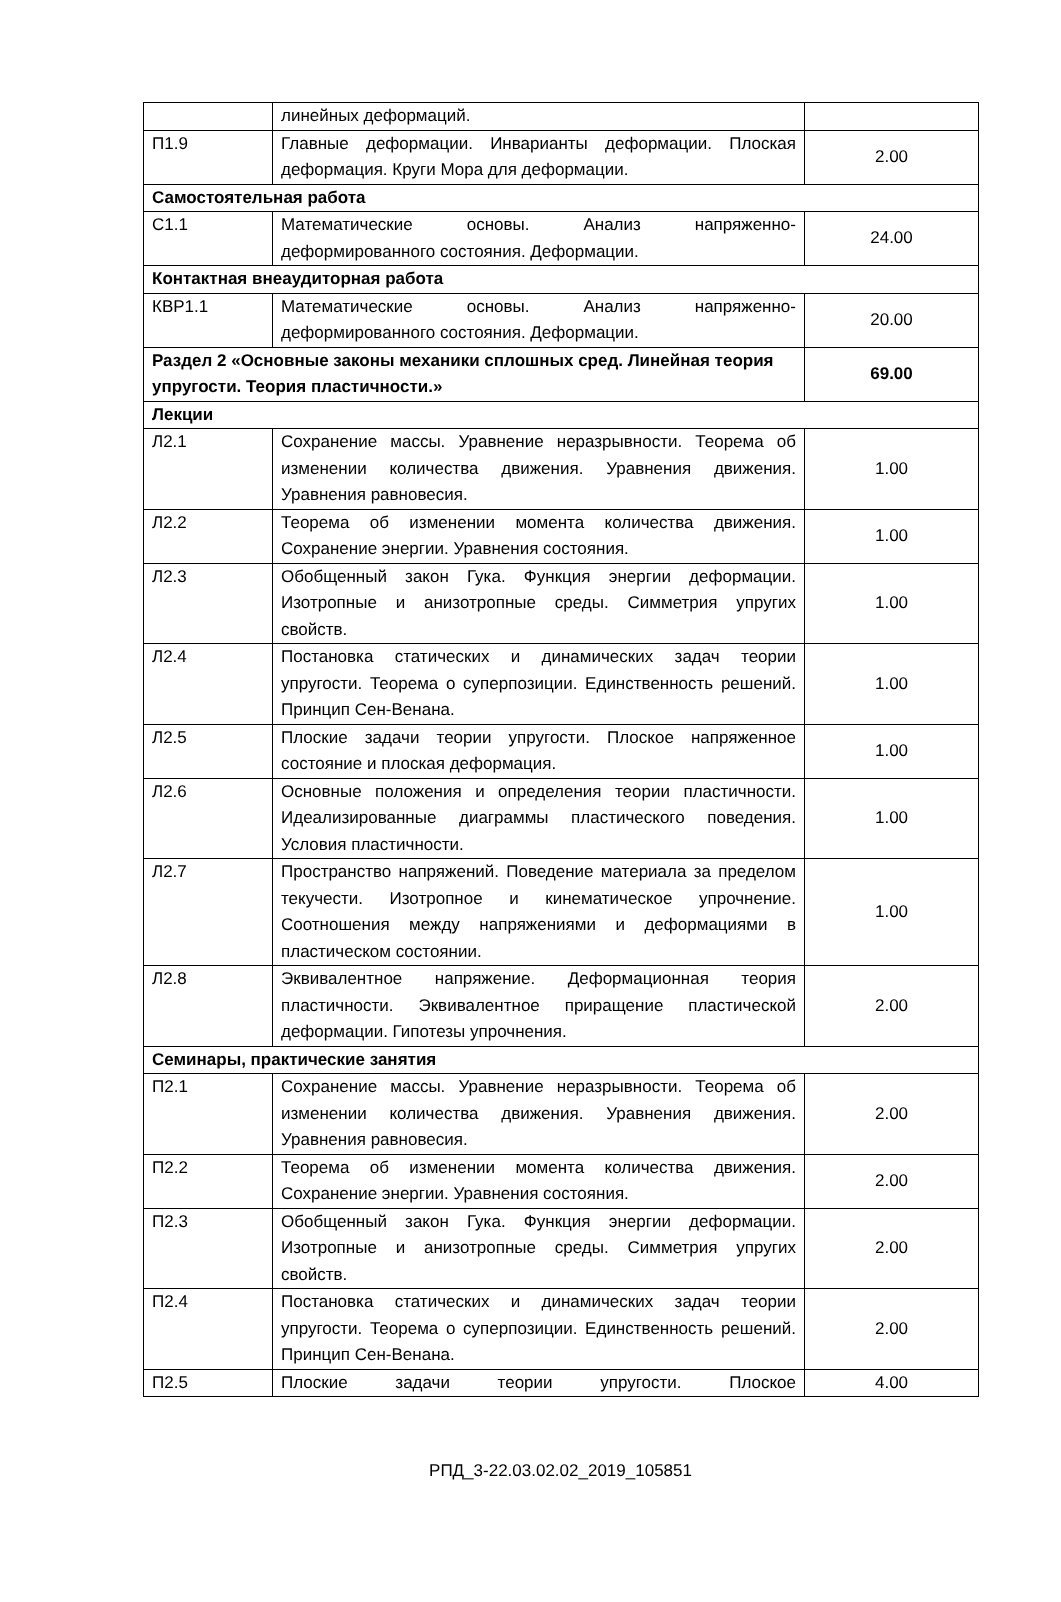| | линейных деформаций. | |
| П1.9 | Главные деформации. Инварианты деформации. Плоская деформация. Круги Мора для деформации. | 2.00 |
| Самостоятельная работа | | |
| С1.1 | Математические основы. Анализ напряженно-деформированного состояния. Деформации. | 24.00 |
| Контактная внеаудиторная работа | | |
| КВР1.1 | Математические основы. Анализ напряженно-деформированного состояния. Деформации. | 20.00 |
| Раздел 2 «Основные законы механики сплошных сред. Линейная теория упругости. Теория пластичности.» | | 69.00 |
| Лекции | | |
| Л2.1 | Сохранение массы. Уравнение неразрывности. Теорема об изменении количества движения. Уравнения движения. Уравнения равновесия. | 1.00 |
| Л2.2 | Теорема об изменении момента количества движения. Сохранение энергии. Уравнения состояния. | 1.00 |
| Л2.3 | Обобщенный закон Гука. Функция энергии деформации. Изотропные и анизотропные среды. Симметрия упругих свойств. | 1.00 |
| Л2.4 | Постановка статических и динамических задач теории упругости. Теорема о суперпозиции. Единственность решений. Принцип Сен-Венана. | 1.00 |
| Л2.5 | Плоские задачи теории упругости. Плоское напряженное состояние и плоская деформация. | 1.00 |
| Л2.6 | Основные положения и определения теории пластичности. Идеализированные диаграммы пластического поведения. Условия пластичности. | 1.00 |
| Л2.7 | Пространство напряжений. Поведение материала за пределом текучести. Изотропное и кинематическое упрочнение. Соотношения между напряжениями и деформациями в пластическом состоянии. | 1.00 |
| Л2.8 | Эквивалентное напряжение. Деформационная теория пластичности. Эквивалентное приращение пластической деформации. Гипотезы упрочнения. | 2.00 |
| Семинары, практические занятия | | |
| П2.1 | Сохранение массы. Уравнение неразрывности. Теорема об изменении количества движения. Уравнения движения. Уравнения равновесия. | 2.00 |
| П2.2 | Теорема об изменении момента количества движения. Сохранение энергии. Уравнения состояния. | 2.00 |
| П2.3 | Обобщенный закон Гука. Функция энергии деформации. Изотропные и анизотропные среды. Симметрия упругих свойств. | 2.00 |
| П2.4 | Постановка статических и динамических задач теории упругости. Теорема о суперпозиции. Единственность решений. Принцип Сен-Венана. | 2.00 |
| П2.5 | Плоские задачи теории упругости. Плоское | 4.00 |
РПД_3-22.03.02.02_2019_105851